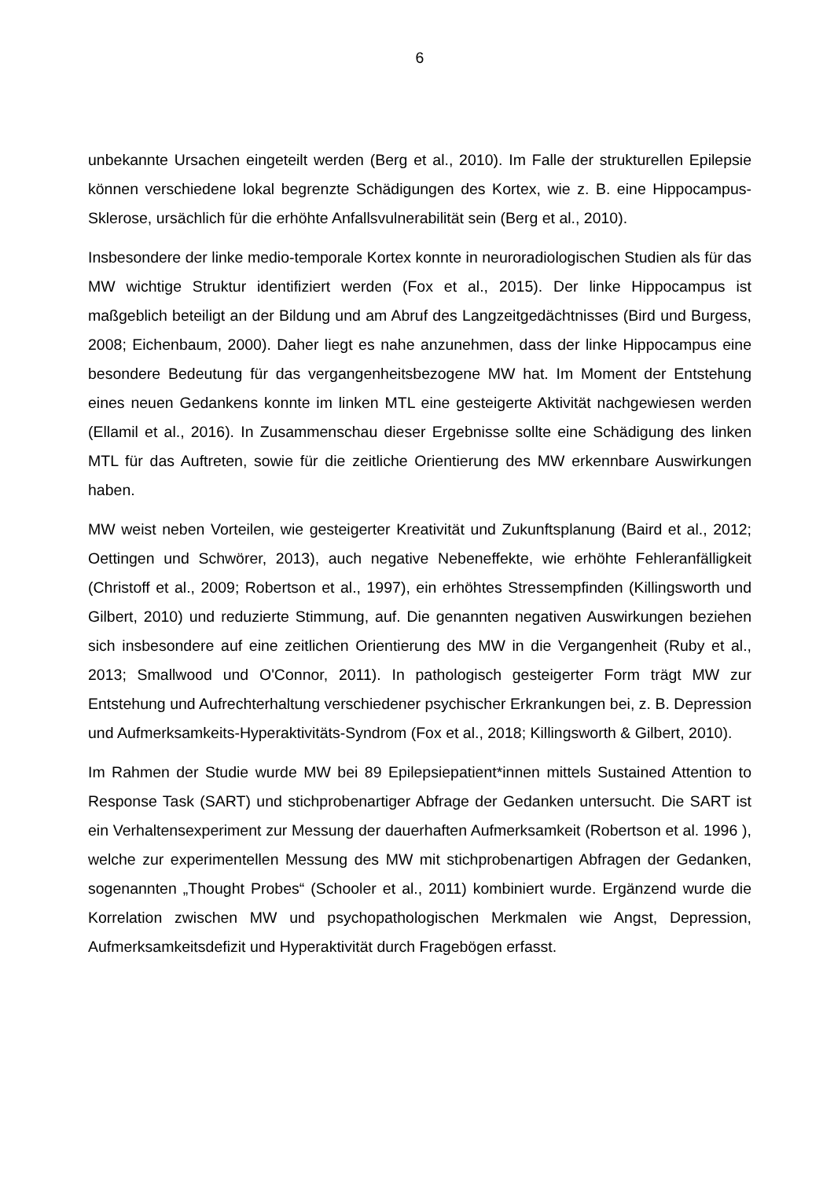6
unbekannte Ursachen eingeteilt werden (Berg et al., 2010). Im Falle der strukturellen Epilepsie können verschiedene lokal begrenzte Schädigungen des Kortex, wie z. B. eine Hippocampus-Sklerose, ursächlich für die erhöhte Anfallsvulnerabilität sein (Berg et al., 2010).
Insbesondere der linke medio-temporale Kortex konnte in neuroradiologischen Studien als für das MW wichtige Struktur identifiziert werden (Fox et al., 2015). Der linke Hippocampus ist maßgeblich beteiligt an der Bildung und am Abruf des Langzeitgedächtnisses (Bird und Burgess, 2008; Eichenbaum, 2000). Daher liegt es nahe anzunehmen, dass der linke Hippocampus eine besondere Bedeutung für das vergangenheitsbezogene MW hat. Im Moment der Entstehung eines neuen Gedankens konnte im linken MTL eine gesteigerte Aktivität nachgewiesen werden (Ellamil et al., 2016). In Zusammenschau dieser Ergebnisse sollte eine Schädigung des linken MTL für das Auftreten, sowie für die zeitliche Orientierung des MW erkennbare Auswirkungen haben.
MW weist neben Vorteilen, wie gesteigerter Kreativität und Zukunftsplanung (Baird et al., 2012; Oettingen und Schwörer, 2013), auch negative Nebeneffekte, wie erhöhte Fehleranfälligkeit (Christoff et al., 2009; Robertson et al., 1997), ein erhöhtes Stressempfinden (Killingsworth und Gilbert, 2010) und reduzierte Stimmung, auf. Die genannten negativen Auswirkungen beziehen sich insbesondere auf eine zeitlichen Orientierung des MW in die Vergangenheit (Ruby et al., 2013; Smallwood und O'Connor, 2011). In pathologisch gesteigerter Form trägt MW zur Entstehung und Aufrechterhaltung verschiedener psychischer Erkrankungen bei, z. B. Depression und Aufmerksamkeits-Hyperaktivitäts-Syndrom (Fox et al., 2018; Killingsworth & Gilbert, 2010).
Im Rahmen der Studie wurde MW bei 89 Epilepsiepatient*innen mittels Sustained Attention to Response Task (SART) und stichprobenartiger Abfrage der Gedanken untersucht. Die SART ist ein Verhaltensexperiment zur Messung der dauerhaften Aufmerksamkeit (Robertson et al. 1996 ), welche zur experimentellen Messung des MW mit stichprobenartigen Abfragen der Gedanken, sogenannten „Thought Probes“ (Schooler et al., 2011) kombiniert wurde. Ergänzend wurde die Korrelation zwischen MW und psychopathologischen Merkmalen wie Angst, Depression, Aufmerksamkeitsdefizit und Hyperaktivität durch Fragebögen erfasst.